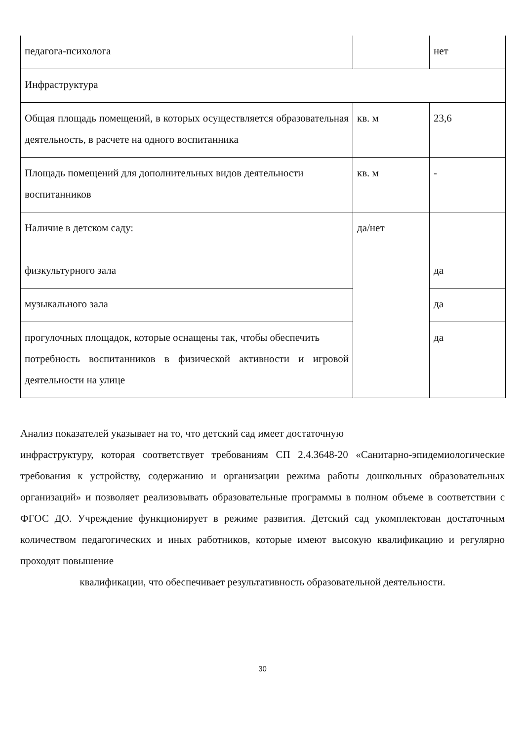| педагога-психолога | | нет |
| Инфраструктура | | |
| Общая площадь помещений, в которых осуществляется образовательная деятельность, в расчете на одного воспитанника | кв. м | 23,6 |
| Площадь помещений для дополнительных видов деятельности воспитанников | кв. м | - |
| Наличие в детском саду: физкультурного зала | да/нет | да |
| музыкального зала | | да |
| прогулочных площадок, которые оснащены так, чтобы обеспечить потребность воспитанников в физической активности и игровой деятельности на улице | | да |
Анализ показателей указывает на то, что детский сад имеет достаточную
инфраструктуру, которая соответствует требованиям СП 2.4.3648-20 «Санитарно-эпидемиологические требования к устройству, содержанию и организации режима работы дошкольных образовательных организаций» и позволяет реализовывать образовательные программы в полном объеме в соответствии с ФГОС ДО. Учреждение функционирует в режиме развития. Детский сад укомплектован достаточным количеством педагогических и иных работников, которые имеют высокую квалификацию и регулярно проходят повышение
квалификации, что обеспечивает результативность образовательной деятельности.
30